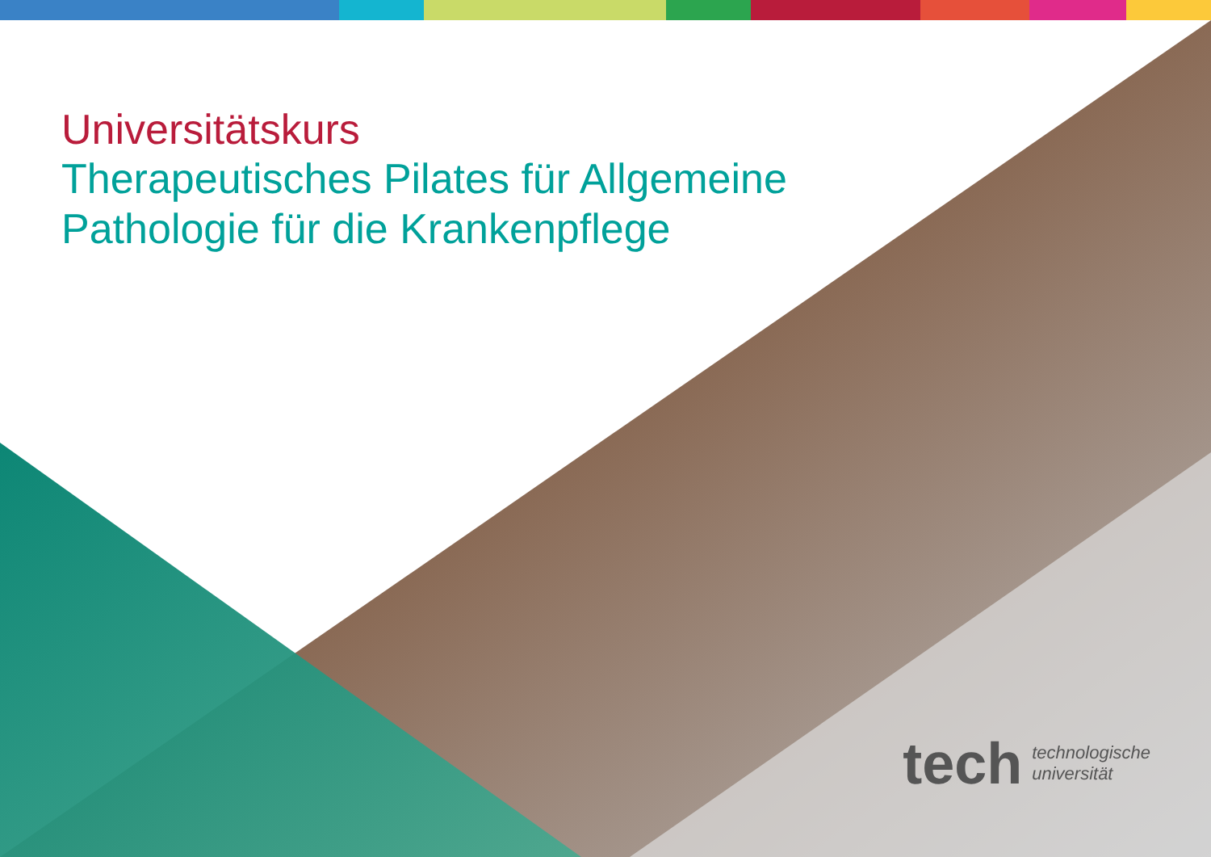Universitätskurs
Therapeutisches Pilates für Allgemeine
Pathologie für die Krankenpflege
tech technologische
universität